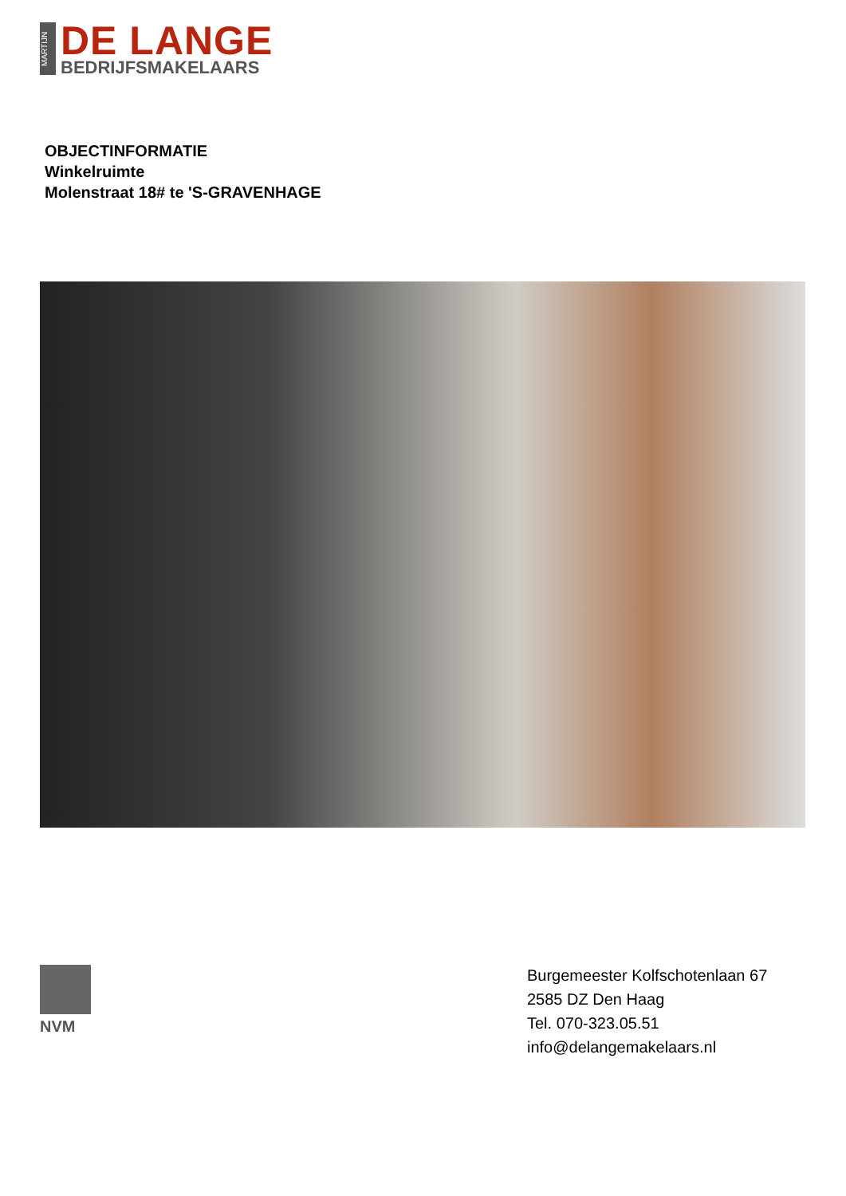MARTIJN
DE LANGE
BEDRIJFSMAKELAARS
OBJECTINFORMATIE
Winkelruimte
Molenstraat 18# te 'S-GRAVENHAGE
NVM
Burgemeester Kolfschotenlaan 67
2585 DZ Den Haag
Tel. 070-323.05.51
info@delangemakelaars.nl